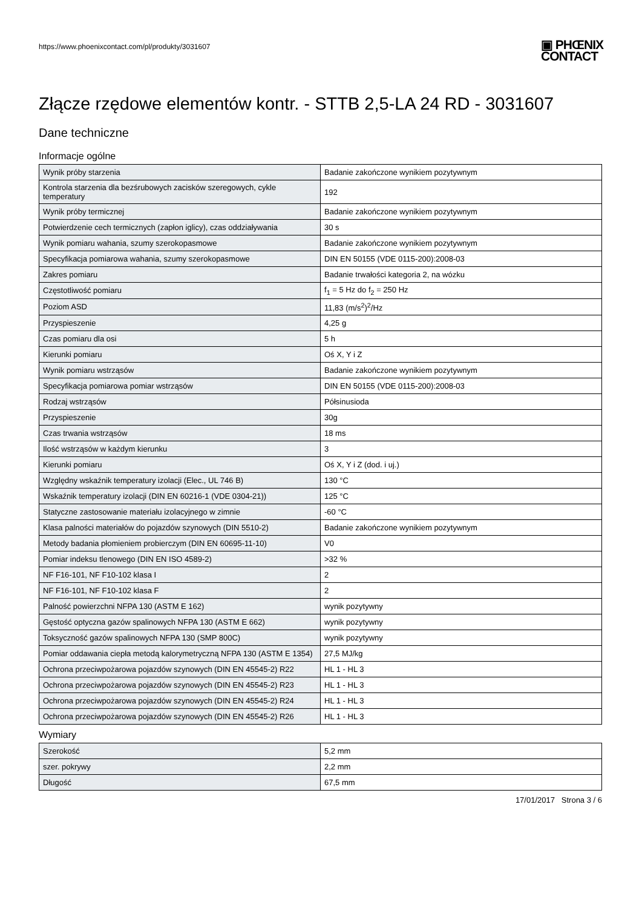https://www.phoenixcontact.com/pl/produkty/3031607
▣ PHŒNIX
CONTACT
Złącze rzędowe elementów kontr. - STTB 2,5-LA 24 RD - 3031607
Dane techniczne
Informacje ogólne
| Wynik próby starzenia | Badanie zakończone wynikiem pozytywnym |
| Kontrola starzenia dla bezśrubowych zacisków szeregowych, cykle temperatury | 192 |
| Wynik próby termicznej | Badanie zakończone wynikiem pozytywnym |
| Potwierdzenie cech termicznych (zapłon iglicy), czas oddziaływania | 30 s |
| Wynik pomiaru wahania, szumy szerokopasmowe | Badanie zakończone wynikiem pozytywnym |
| Specyfikacja pomiarowa wahania, szumy szerokopasmowe | DIN EN 50155 (VDE 0115-200):2008-03 |
| Zakres pomiaru | Badanie trwałości kategoria 2, na wózku |
| Częstotliwość pomiaru | f<sub>1</sub> = 5 Hz do f<sub>2</sub> = 250 Hz |
| Poziom ASD | 11,83 (m/s<sup>2</sup>)<sup>2</sup>/Hz |
| Przyspieszenie | 4,25 g |
| Czas pomiaru dla osi | 5 h |
| Kierunki pomiaru | Oś X, Y i Z |
| Wynik pomiaru wstrząsów | Badanie zakończone wynikiem pozytywnym |
| Specyfikacja pomiarowa pomiar wstrząsów | DIN EN 50155 (VDE 0115-200):2008-03 |
| Rodzaj wstrząsów | Półsinusioda |
| Przyspieszenie | 30g |
| Czas trwania wstrząsów | 18 ms |
| Ilość wstrząsów w każdym kierunku | 3 |
| Kierunki pomiaru | Oś X, Y i Z (dod. i uj.) |
| Względny wskaźnik temperatury izolacji (Elec., UL 746 B) | 130 °C |
| Wskaźnik temperatury izolacji (DIN EN 60216-1 (VDE 0304-21)) | 125 °C |
| Statyczne zastosowanie materiału izolacyjnego w zimnie | -60 °C |
| Klasa palności materiałów do pojazdów szynowych (DIN 5510-2) | Badanie zakończone wynikiem pozytywnym |
| Metody badania płomieniem probierczym (DIN EN 60695-11-10) | V0 |
| Pomiar indeksu tlenowego (DIN EN ISO 4589-2) | >32 % |
| NF F16-101, NF F10-102 klasa I | 2 |
| NF F16-101, NF F10-102 klasa F | 2 |
| Palność powierzchni NFPA 130 (ASTM E 162) | wynik pozytywny |
| Gęstość optyczna gazów spalinowych NFPA 130 (ASTM E 662) | wynik pozytywny |
| Toksyczność gazów spalinowych NFPA 130 (SMP 800C) | wynik pozytywny |
| Pomiar oddawania ciepła metodą kalorymetryczną NFPA 130 (ASTM E 1354) | 27,5 MJ/kg |
| Ochrona przeciwpożarowa pojazdów szynowych (DIN EN 45545-2) R22 | HL 1 - HL 3 |
| Ochrona przeciwpożarowa pojazdów szynowych (DIN EN 45545-2) R23 | HL 1 - HL 3 |
| Ochrona przeciwpożarowa pojazdów szynowych (DIN EN 45545-2) R24 | HL 1 - HL 3 |
| Ochrona przeciwpożarowa pojazdów szynowych (DIN EN 45545-2) R26 | HL 1 - HL 3 |
Wymiary
| Szerokość | 5,2 mm |
| szer. pokrywy | 2,2 mm |
| Długość | 67,5 mm |
17/01/2017 Strona 3 / 6